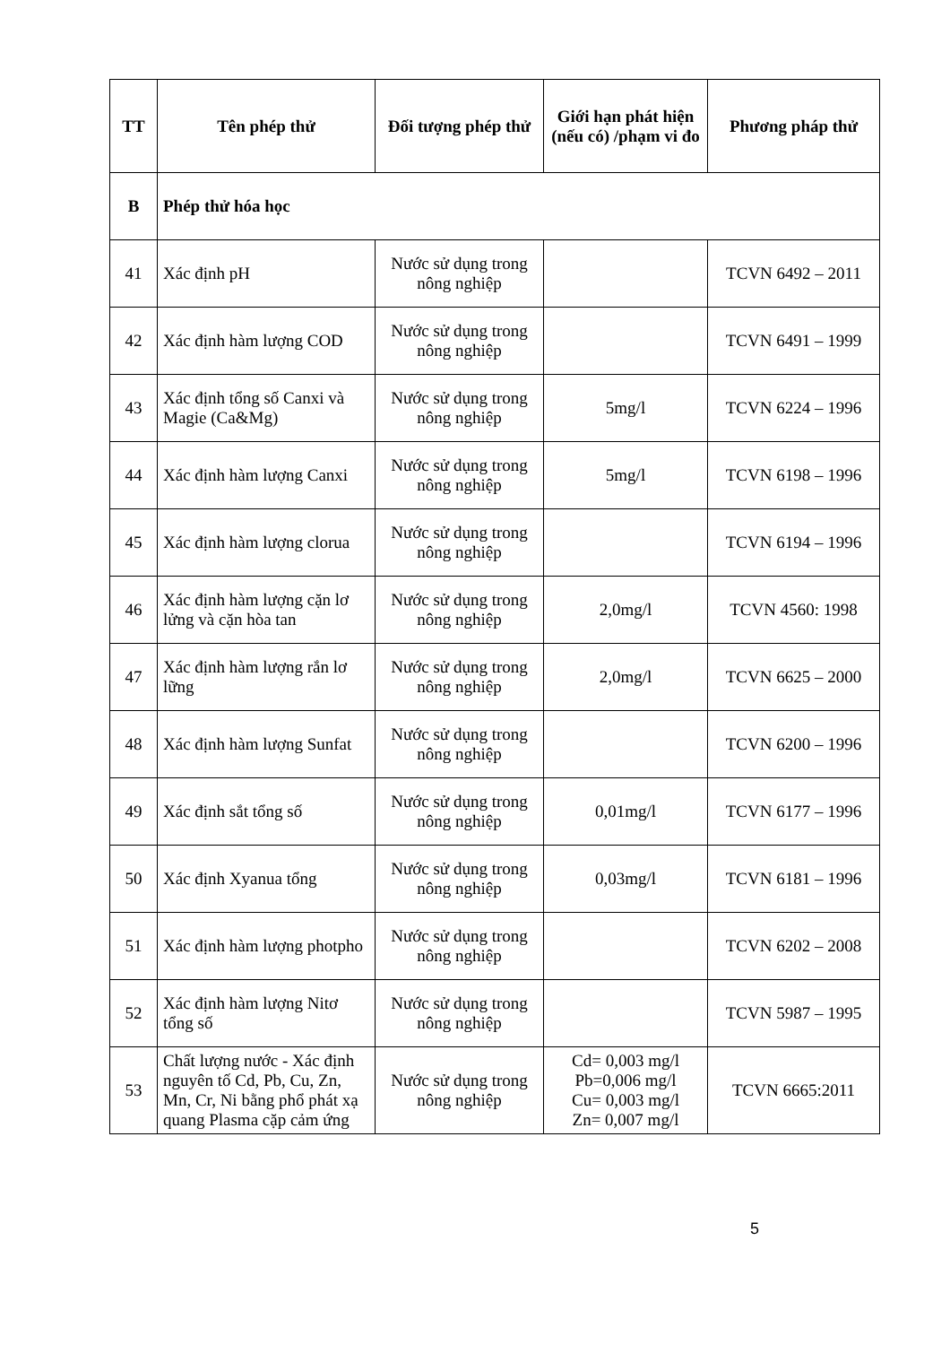| TT | Tên phép thử | Đối tượng phép thử | Giới hạn phát hiện (nếu có) /phạm vi đo | Phương pháp thử |
| --- | --- | --- | --- | --- |
| B | Phép thử hóa học | | | |
| 41 | Xác định pH | Nước sử dụng trong nông nghiệp | | TCVN 6492 – 2011 |
| 42 | Xác định hàm lượng COD | Nước sử dụng trong nông nghiệp | | TCVN 6491 – 1999 |
| 43 | Xác định tổng số Canxi và Magie (Ca&Mg) | Nước sử dụng trong nông nghiệp | 5mg/l | TCVN 6224 – 1996 |
| 44 | Xác định hàm lượng Canxi | Nước sử dụng trong nông nghiệp | 5mg/l | TCVN 6198 – 1996 |
| 45 | Xác định hàm lượng clorua | Nước sử dụng trong nông nghiệp | | TCVN 6194 – 1996 |
| 46 | Xác định hàm lượng cặn lơ lửng và cặn hòa tan | Nước sử dụng trong nông nghiệp | 2,0mg/l | TCVN 4560: 1998 |
| 47 | Xác định hàm lượng rắn lơ lững | Nước sử dụng trong nông nghiệp | 2,0mg/l | TCVN 6625 – 2000 |
| 48 | Xác định hàm lượng Sunfat | Nước sử dụng trong nông nghiệp | | TCVN 6200 – 1996 |
| 49 | Xác định sắt tổng số | Nước sử dụng trong nông nghiệp | 0,01mg/l | TCVN 6177 – 1996 |
| 50 | Xác định Xyanua tổng | Nước sử dụng trong nông nghiệp | 0,03mg/l | TCVN 6181 – 1996 |
| 51 | Xác định hàm lượng photpho | Nước sử dụng trong nông nghiệp | | TCVN 6202 – 2008 |
| 52 | Xác định hàm lượng Nitơ tổng số | Nước sử dụng trong nông nghiệp | | TCVN 5987 – 1995 |
| 53 | Chất lượng nước - Xác định nguyên tố Cd, Pb, Cu, Zn, Mn, Cr, Ni bằng phổ phát xạ quang Plasma cặp cảm ứng | Nước sử dụng trong nông nghiệp | Cd= 0,003 mg/l Pb=0,006 mg/l Cu= 0,003 mg/l Zn= 0,007 mg/l | TCVN 6665:2011 |
5